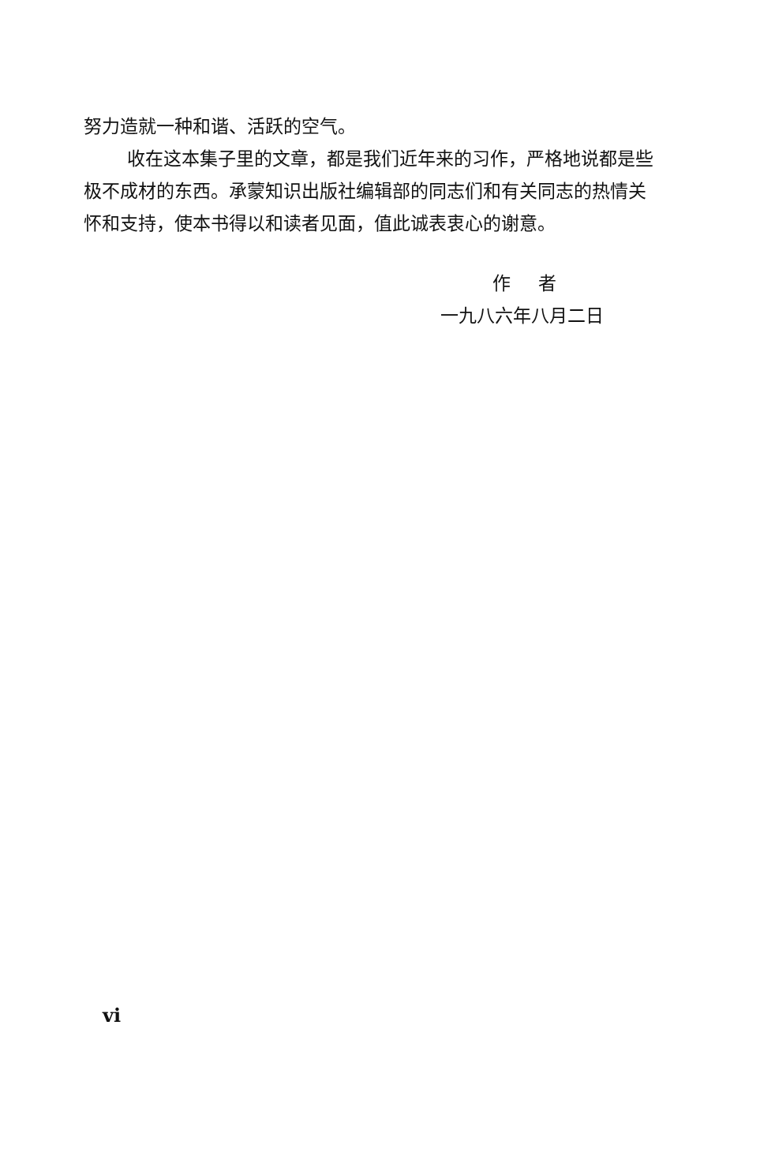努力造就一种和谐、活跃的空气。
收在这本集子里的文章，都是我们近年来的习作，严格地说都是些极不成材的东西。承蒙知识出版社编辑部的同志们和有关同志的热情关怀和支持，使本书得以和读者见面，值此诚表衷心的谢意。
作 者
一九八六年八月二日
vi